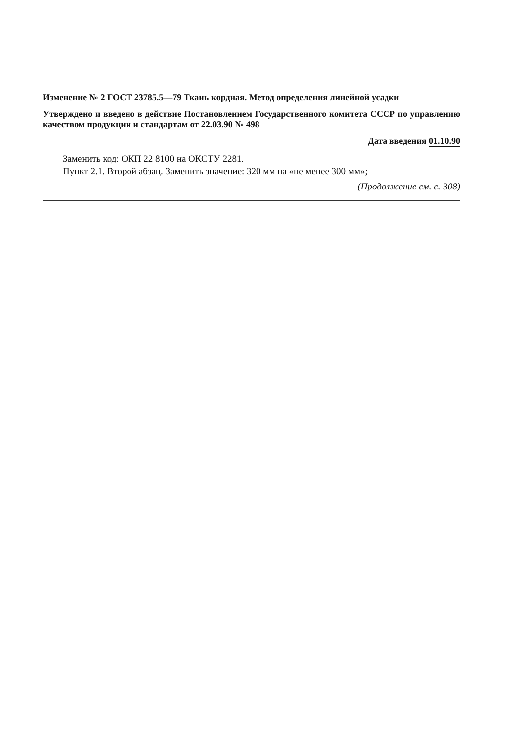Изменение № 2 ГОСТ 23785.5—79 Ткань кордная. Метод определения линейной усадки
Утверждено и введено в действие Постановлением Государственного комитета СССР по управлению качеством продукции и стандартам от 22.03.90 № 498
Дата введения 01.10.90
Заменить код: ОКП 22 8100 на ОКСТУ 2281.
Пункт 2.1. Второй абзац. Заменить значение: 320 мм на «не менее 300 мм»;
(Продолжение см. с. 308)